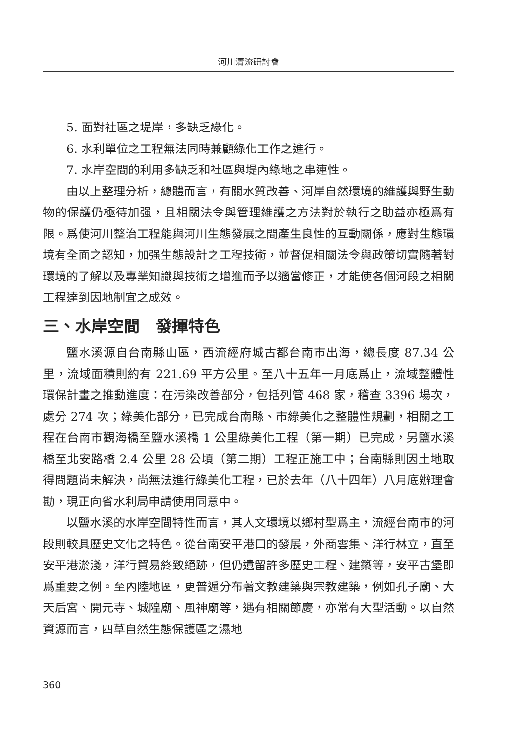河川清流研討會
5. 面對社區之堤岸，多缺乏綠化。
6. 水利單位之工程無法同時兼顧綠化工作之進行。
7. 水岸空間的利用多缺乏和社區與堤內綠地之串連性。
由以上整理分析，總體而言，有關水質改善、河岸自然環境的維護與野生動物的保護仍極待加强，且相關法令與管理維護之方法對於執行之助益亦極爲有限。爲使河川整治工程能與河川生態發展之間產生良性的互動關係，應對生態環境有全面之認知，加强生態設計之工程技術，並督促相關法令與政策切實隨著對環境的了解以及專業知識與技術之增進而予以適當修正，才能使各個河段之相關工程達到因地制宜之成效。
三、水岸空間　發揮特色
鹽水溪源自台南縣山區，西流經府城古都台南市出海，總長度 87.34 公里，流域面積則約有 221.69 平方公里。至八十五年一月底爲止，流域整體性環保計畫之推動進度：在污染改善部分，包括列管 468 家，稽查 3396 場次，處分 274 次；綠美化部分，已完成台南縣、市綠美化之整體性規劃，相關之工程在台南市觀海橋至鹽水溪橋 1 公里綠美化工程（第一期）已完成，另鹽水溪橋至北安路橋 2.4 公里 28 公頃（第二期）工程正施工中；台南縣則因土地取得問題尚未解決，尚無法進行綠美化工程，已於去年（八十四年）八月底辦理會勘，現正向省水利局申請使用同意中。
以鹽水溪的水岸空間特性而言，其人文環境以鄉村型爲主，流經台南市的河段則較具歷史文化之特色。從台南安平港口的發展，外商雲集、洋行林立，直至安平港淤淺，洋行貿易終致絕跡，但仍遺留許多歷史工程、建築等，安平古堡即爲重要之例。至內陸地區，更普遍分布著文教建築與宗教建築，例如孔子廟、大天后宮、開元寺、城隍廟、風神廟等，遇有相關節慶，亦常有大型活動。以自然資源而言，四草自然生態保護區之濕地
360